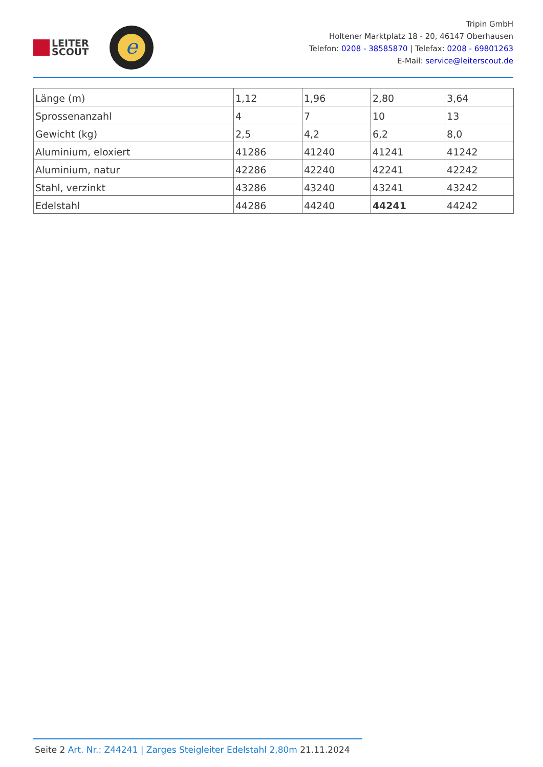LEITER
SCOUT
e
Tripin GmbH
Holtener Marktplatz 18 - 20, 46147 Oberhausen
Telefon: 0208 - 38585870 | Telefax: 0208 - 69801263
E-Mail: service@leiterscout.de
| Länge (m) | 1,12 | 1,96 | 2,80 | 3,64 |
| Sprossenanzahl | 4 | 7 | 10 | 13 |
| Gewicht (kg) | 2,5 | 4,2 | 6,2 | 8,0 |
| Aluminium, eloxiert | 41286 | 41240 | 41241 | 41242 |
| Aluminium, natur | 42286 | 42240 | 42241 | 42242 |
| Stahl, verzinkt | 43286 | 43240 | 43241 | 43242 |
| Edelstahl | 44286 | 44240 | 44241 | 44242 |
Seite 2 Art. Nr.: Z44241 | Zarges Steigleiter Edelstahl 2,80m 21.11.2024